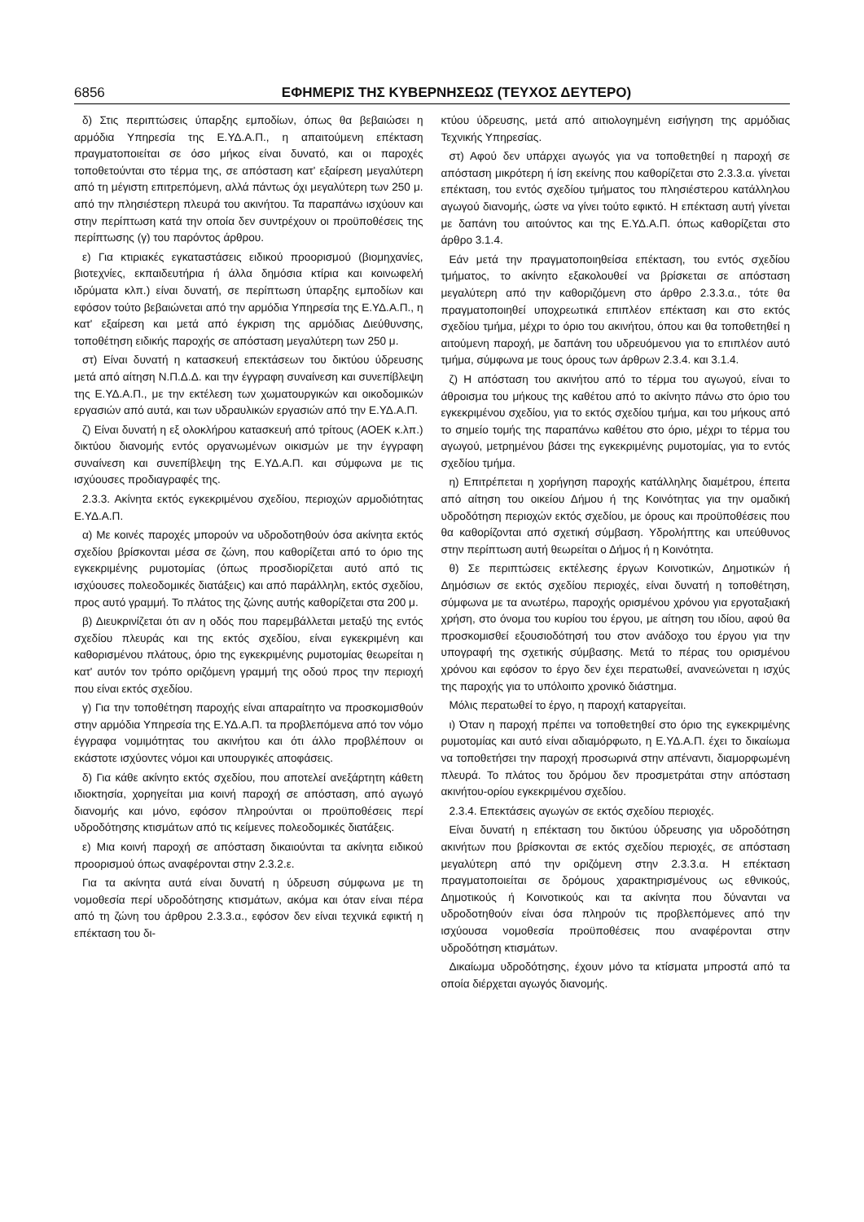6856 ΕΦΗΜΕΡΙΣ ΤΗΣ ΚΥΒΕΡΝΗΣΕΩΣ (ΤΕΥΧΟΣ ΔΕΥΤΕΡΟ)
δ) Στις περιπτώσεις ύπαρξης εμποδίων, όπως θα βεβαιώσει η αρμόδια Υπηρεσία της Ε.ΥΔ.Α.Π., η απαιτούμενη επέκταση πραγματοποιείται σε όσο μήκος είναι δυνατό, και οι παροχές τοποθετούνται στο τέρμα της, σε απόσταση κατ' εξαίρεση μεγαλύτερη από τη μέγιστη επιτρεπόμενη, αλλά πάντως όχι μεγαλύτερη των 250 μ. από την πλησιέστερη πλευρά του ακινήτου. Τα παραπάνω ισχύουν και στην περίπτωση κατά την οποία δεν συντρέχουν οι προϋποθέσεις της περίπτωσης (γ) του παρόντος άρθρου.
ε) Για κτιριακές εγκαταστάσεις ειδικού προορισμού (βιομηχανίες, βιοτεχνίες, εκπαιδευτήρια ή άλλα δημόσια κτίρια και κοινωφελή ιδρύματα κλπ.) είναι δυνατή, σε περίπτωση ύπαρξης εμποδίων και εφόσον τούτο βεβαιώνεται από την αρμόδια Υπηρεσία της Ε.ΥΔ.Α.Π., η κατ' εξαίρεση και μετά από έγκριση της αρμόδιας Διεύθυνσης, τοποθέτηση ειδικής παροχής σε απόσταση μεγαλύτερη των 250 μ.
στ) Είναι δυνατή η κατασκευή επεκτάσεων του δικτύου ύδρευσης μετά από αίτηση Ν.Π.Δ.Δ. και την έγγραφη συναίνεση και συνεπίβλεψη της Ε.ΥΔ.Α.Π., με την εκτέλεση των χωματουργικών και οικοδομικών εργασιών από αυτά, και των υδραυλικών εργασιών από την Ε.ΥΔ.Α.Π.
ζ) Είναι δυνατή η εξ ολοκλήρου κατασκευή από τρίτους (ΑΟΕΚ κ.λπ.) δικτύου διανομής εντός οργανωμένων οικισμών με την έγγραφη συναίνεση και συνεπίβλεψη της Ε.ΥΔ.Α.Π. και σύμφωνα με τις ισχύουσες προδιαγραφές της.
2.3.3. Ακίνητα εκτός εγκεκριμένου σχεδίου, περιοχών αρμοδιότητας Ε.ΥΔ.Α.Π.
α) Με κοινές παροχές μπορούν να υδροδοτηθούν όσα ακίνητα εκτός σχεδίου βρίσκονται μέσα σε ζώνη, που καθορίζεται από το όριο της εγκεκριμένης ρυμοτομίας (όπως προσδιορίζεται αυτό από τις ισχύουσες πολεοδομικές διατάξεις) και από παράλληλη, εκτός σχεδίου, προς αυτό γραμμή. Το πλάτος της ζώνης αυτής καθορίζεται στα 200 μ.
β) Διευκρινίζεται ότι αν η οδός που παρεμβάλλεται μεταξύ της εντός σχεδίου πλευράς και της εκτός σχεδίου, είναι εγκεκριμένη και καθορισμένου πλάτους, όριο της εγκεκριμένης ρυμοτομίας θεωρείται η κατ' αυτόν τον τρόπο οριζόμενη γραμμή της οδού προς την περιοχή που είναι εκτός σχεδίου.
γ) Για την τοποθέτηση παροχής είναι απαραίτητο να προσκομισθούν στην αρμόδια Υπηρεσία της Ε.ΥΔ.Α.Π. τα προβλεπόμενα από τον νόμο έγγραφα νομιμότητας του ακινήτου και ότι άλλο προβλέπουν οι εκάστοτε ισχύοντες νόμοι και υπουργικές αποφάσεις.
δ) Για κάθε ακίνητο εκτός σχεδίου, που αποτελεί ανεξάρτητη κάθετη ιδιοκτησία, χορηγείται μια κοινή παροχή σε απόσταση, από αγωγό διανομής και μόνο, εφόσον πληρούνται οι προϋποθέσεις περί υδροδότησης κτισμάτων από τις κείμενες πολεοδομικές διατάξεις.
ε) Μια κοινή παροχή σε απόσταση δικαιούνται τα ακίνητα ειδικού προορισμού όπως αναφέρονται στην 2.3.2.ε.
Για τα ακίνητα αυτά είναι δυνατή η ύδρευση σύμφωνα με τη νομοθεσία περί υδροδότησης κτισμάτων, ακόμα και όταν είναι πέρα από τη ζώνη του άρθρου 2.3.3.α., εφόσον δεν είναι τεχνικά εφικτή η επέκταση του δι-
κτύου ύδρευσης, μετά από αιτιολογημένη εισήγηση της αρμόδιας Τεχνικής Υπηρεσίας.
στ) Αφού δεν υπάρχει αγωγός για να τοποθετηθεί η παροχή σε απόσταση μικρότερη ή ίση εκείνης που καθορίζεται στο 2.3.3.α. γίνεται επέκταση, του εντός σχεδίου τμήματος του πλησιέστερου κατάλληλου αγωγού διανομής, ώστε να γίνει τούτο εφικτό. Η επέκταση αυτή γίνεται με δαπάνη του αιτούντος και της Ε.ΥΔ.Α.Π. όπως καθορίζεται στο άρθρο 3.1.4.
Εάν μετά την πραγματοποιηθείσα επέκταση, του εντός σχεδίου τμήματος, το ακίνητο εξακολουθεί να βρίσκεται σε απόσταση μεγαλύτερη από την καθοριζόμενη στο άρθρο 2.3.3.α., τότε θα πραγματοποιηθεί υποχρεωτικά επιπλέον επέκταση και στο εκτός σχεδίου τμήμα, μέχρι το όριο του ακινήτου, όπου και θα τοποθετηθεί η αιτούμενη παροχή, με δαπάνη του υδρευόμενου για το επιπλέον αυτό τμήμα, σύμφωνα με τους όρους των άρθρων 2.3.4. και 3.1.4.
ζ) Η απόσταση του ακινήτου από το τέρμα του αγωγού, είναι το άθροισμα του μήκους της καθέτου από το ακίνητο πάνω στο όριο του εγκεκριμένου σχεδίου, για το εκτός σχεδίου τμήμα, και του μήκους από το σημείο τομής της παραπάνω καθέτου στο όριο, μέχρι το τέρμα του αγωγού, μετρημένου βάσει της εγκεκριμένης ρυμοτομίας, για το εντός σχεδίου τμήμα.
η) Επιτρέπεται η χορήγηση παροχής κατάλληλης διαμέτρου, έπειτα από αίτηση του οικείου Δήμου ή της Κοινότητας για την ομαδική υδροδότηση περιοχών εκτός σχεδίου, με όρους και προϋποθέσεις που θα καθορίζονται από σχετική σύμβαση. Υδρολήπτης και υπεύθυνος στην περίπτωση αυτή θεωρείται ο Δήμος ή η Κοινότητα.
θ) Σε περιπτώσεις εκτέλεσης έργων Κοινοτικών, Δημοτικών ή Δημόσιων σε εκτός σχεδίου περιοχές, είναι δυνατή η τοποθέτηση, σύμφωνα με τα ανωτέρω, παροχής ορισμένου χρόνου για εργοταξιακή χρήση, στο όνομα του κυρίου του έργου, με αίτηση του ιδίου, αφού θα προσκομισθεί εξουσιοδότησή του στον ανάδοχο του έργου για την υπογραφή της σχετικής σύμβασης. Μετά το πέρας του ορισμένου χρόνου και εφόσον το έργο δεν έχει περατωθεί, ανανεώνεται η ισχύς της παροχής για το υπόλοιπο χρονικό διάστημα.
Μόλις περατωθεί το έργο, η παροχή καταργείται.
ι) Όταν η παροχή πρέπει να τοποθετηθεί στο όριο της εγκεκριμένης ρυμοτομίας και αυτό είναι αδιαμόρφωτο, η Ε.ΥΔ.Α.Π. έχει το δικαίωμα να τοποθετήσει την παροχή προσωρινά στην απέναντι, διαμορφωμένη πλευρά. Το πλάτος του δρόμου δεν προσμετράται στην απόσταση ακινήτου-ορίου εγκεκριμένου σχεδίου.
2.3.4. Επεκτάσεις αγωγών σε εκτός σχεδίου περιοχές.
Είναι δυνατή η επέκταση του δικτύου ύδρευσης για υδροδότηση ακινήτων που βρίσκονται σε εκτός σχεδίου περιοχές, σε απόσταση μεγαλύτερη από την οριζόμενη στην 2.3.3.α. Η επέκταση πραγματοποιείται σε δρόμους χαρακτηρισμένους ως εθνικούς, Δημοτικούς ή Κοινοτικούς και τα ακίνητα που δύνανται να υδροδοτηθούν είναι όσα πληρούν τις προβλεπόμενες από την ισχύουσα νομοθεσία προϋποθέσεις που αναφέρονται στην υδροδότηση κτισμάτων.
Δικαίωμα υδροδότησης, έχουν μόνο τα κτίσματα μπροστά από τα οποία διέρχεται αγωγός διανομής.